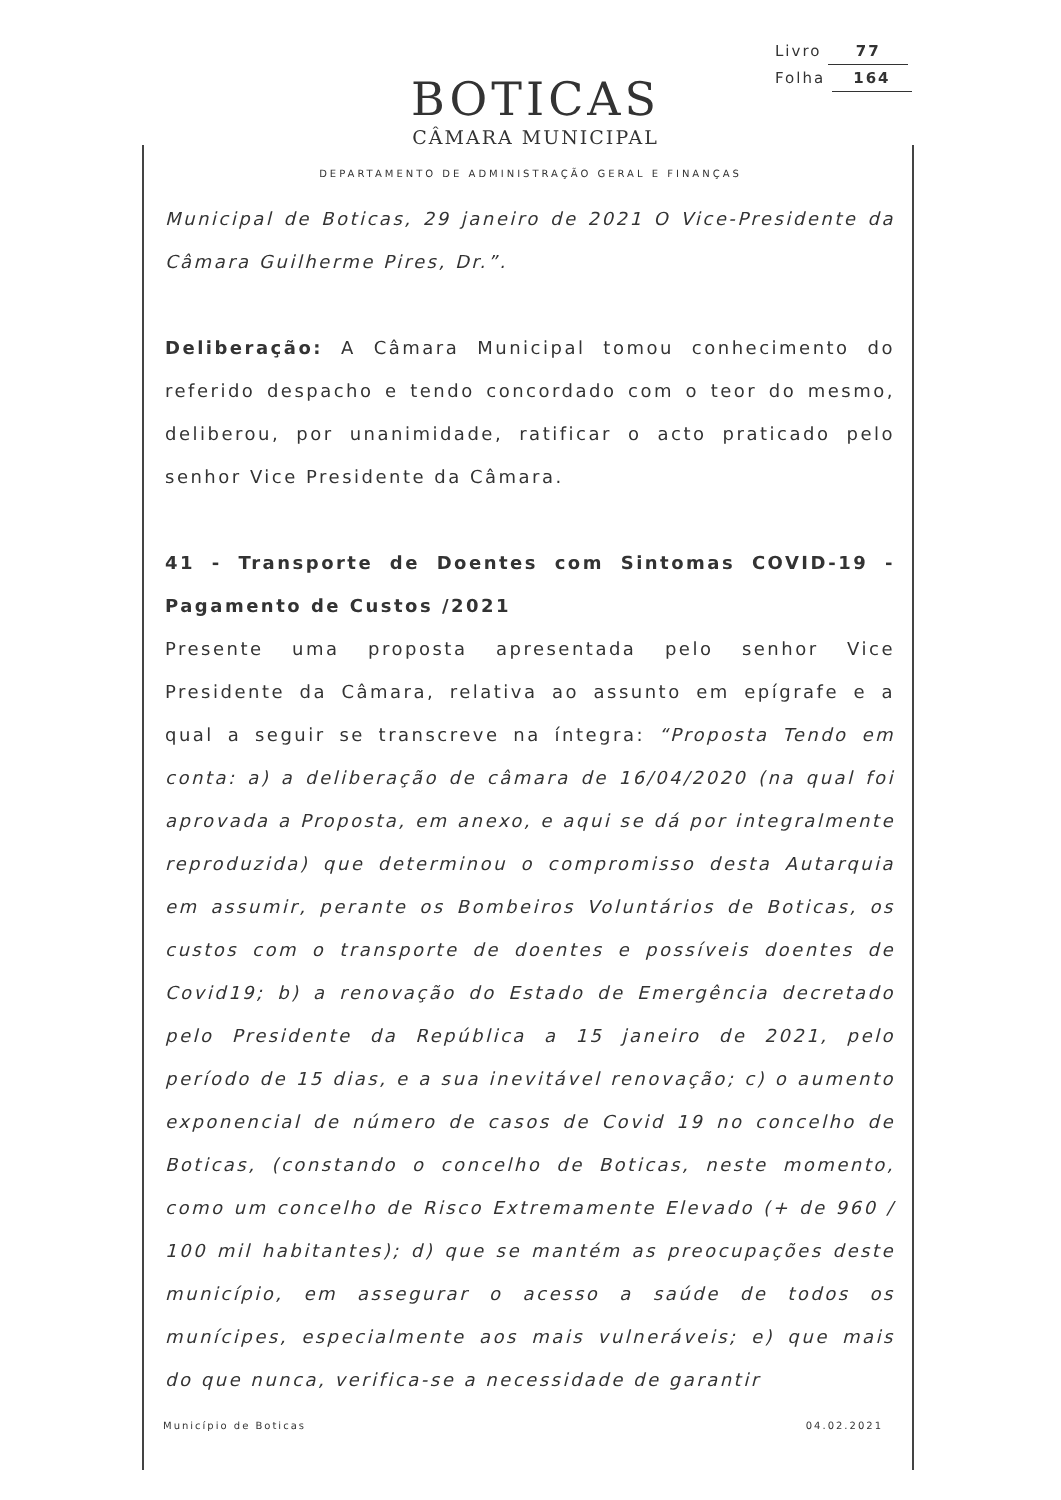Livro 77
Folha 164
BOTICAS
CÂMARA MUNICIPAL
DEPARTAMENTO DE ADMINISTRAÇÃO GERAL E FINANÇAS
Municipal de Boticas, 29 janeiro de 2021 O Vice-Presidente da Câmara Guilherme Pires, Dr.”.
Deliberação: A Câmara Municipal tomou conhecimento do referido despacho e tendo concordado com o teor do mesmo, deliberou, por unanimidade, ratificar o acto praticado pelo senhor Vice Presidente da Câmara.
41 - Transporte de Doentes com Sintomas COVID-19 - Pagamento de Custos /2021
Presente uma proposta apresentada pelo senhor Vice Presidente da Câmara, relativa ao assunto em epígrafe e a qual a seguir se transcreve na íntegra: “Proposta Tendo em conta: a) a deliberação de câmara de 16/04/2020 (na qual foi aprovada a Proposta, em anexo, e aqui se dá por integralmente reproduzida) que determinou o compromisso desta Autarquia em assumir, perante os Bombeiros Voluntários de Boticas, os custos com o transporte de doentes e possíveis doentes de Covid19; b) a renovação do Estado de Emergência decretado pelo Presidente da República a 15 janeiro de 2021, pelo período de 15 dias, e a sua inevitável renovação; c) o aumento exponencial de número de casos de Covid 19 no concelho de Boticas, (constando o concelho de Boticas, neste momento, como um concelho de Risco Extremamente Elevado (+ de 960 / 100 mil habitantes); d) que se mantém as preocupações deste município, em assegurar o acesso a saúde de todos os munícipes, especialmente aos mais vulneráveis; e) que mais do que nunca, verifica-se a necessidade de garantir
Município de Boticas 04.02.2021